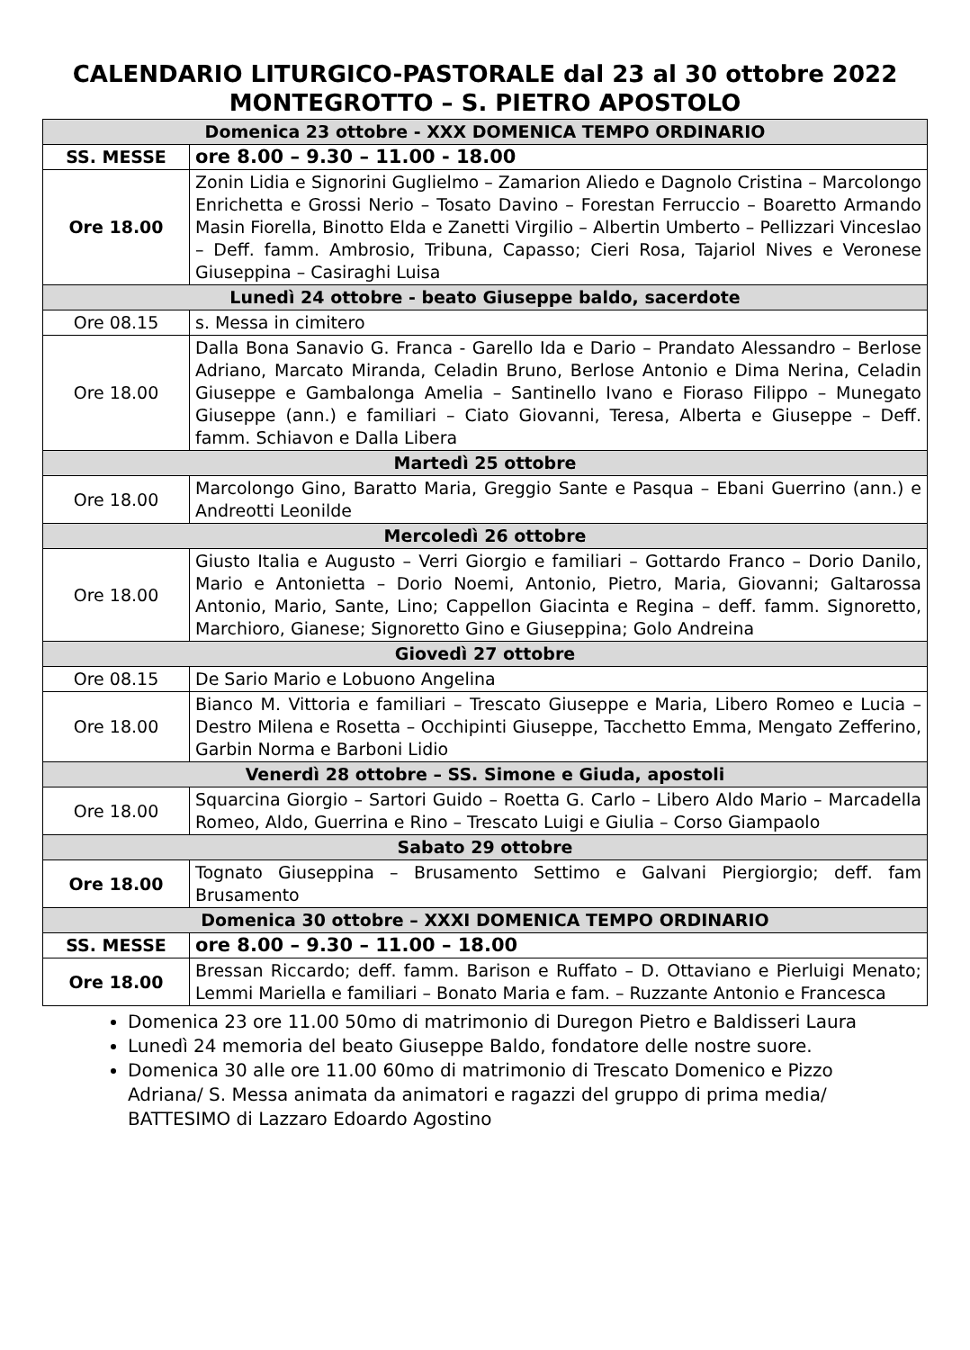CALENDARIO LITURGICO-PASTORALE dal 23 al 30 ottobre 2022
MONTEGROTTO – S. PIETRO APOSTOLO
| Domenica 23 ottobre - XXX DOMENICA TEMPO ORDINARIO | |
| --- | --- |
| SS. MESSE | ore 8.00 – 9.30 – 11.00 - 18.00 |
| Ore 18.00 | Zonin Lidia e Signorini Guglielmo – Zamarion Aliedo e Dagnolo Cristina – Marcolongo Enrichetta e Grossi Nerio – Tosato Davino – Forestan Ferruccio – Boaretto Armando Masin Fiorella, Binotto Elda e Zanetti Virgilio – Albertin Umberto – Pellizzari Vinceslao – Deff. famm. Ambrosio, Tribuna, Capasso; Cieri Rosa, Tajariol Nives e Veronese Giuseppina – Casiraghi Luisa |
| Lunedì 24 ottobre - beato Giuseppe baldo, sacerdote | |
| Ore 08.15 | s. Messa in cimitero |
| Ore 18.00 | Dalla Bona Sanavio G. Franca - Garello Ida e Dario – Prandato Alessandro – Berlose Adriano, Marcato Miranda, Celadin Bruno, Berlose Antonio e Dima Nerina, Celadin Giuseppe e Gambalonga Amelia – Santinello Ivano e Fioraso Filippo – Munegato Giuseppe (ann.) e familiari – Ciato Giovanni, Teresa, Alberta e Giuseppe – Deff. famm. Schiavon e Dalla Libera |
| Martedì 25 ottobre | |
| Ore 18.00 | Marcolongo Gino, Baratto Maria, Greggio Sante e Pasqua – Ebani Guerrino (ann.) e Andreotti Leonilde |
| Mercoledì 26 ottobre | |
| Ore 18.00 | Giusto Italia e Augusto – Verri Giorgio e familiari – Gottardo Franco – Dorio Danilo, Mario e Antonietta – Dorio Noemi, Antonio, Pietro, Maria, Giovanni; Galtarossa Antonio, Mario, Sante, Lino; Cappellon Giacinta e Regina – deff. famm. Signoretto, Marchioro, Gianese; Signoretto Gino e Giuseppina; Golo Andreina |
| Giovedì 27 ottobre | |
| Ore 08.15 | De Sario Mario e Lobuono Angelina |
| Ore 18.00 | Bianco M. Vittoria e familiari – Trescato Giuseppe e Maria, Libero Romeo e Lucia – Destro Milena e Rosetta – Occhipinti Giuseppe, Tacchetto Emma, Mengato Zefferino, Garbin Norma e Barboni Lidio |
| Venerdì 28 ottobre – SS. Simone e Giuda, apostoli | |
| Ore 18.00 | Squarcina Giorgio – Sartori Guido – Roetta G. Carlo – Libero Aldo Mario – Marcadella Romeo, Aldo, Guerrina e Rino – Trescato Luigi e Giulia – Corso Giampaolo |
| Sabato 29 ottobre | |
| Ore 18.00 | Tognato Giuseppina – Brusamento Settimo e Galvani Piergiorgio; deff. fam Brusamento |
| Domenica 30 ottobre – XXXI DOMENICA TEMPO ORDINARIO | |
| SS. MESSE | ore 8.00 – 9.30 – 11.00 – 18.00 |
| Ore 18.00 | Bressan Riccardo; deff. famm. Barison e Ruffato – D. Ottaviano e Pierluigi Menato; Lemmi Mariella e familiari – Bonato Maria e fam. – Ruzzante Antonio e Francesca |
Domenica 23 ore 11.00 50mo di matrimonio di Duregon Pietro e Baldisseri Laura
Lunedì 24 memoria del beato Giuseppe Baldo, fondatore delle nostre suore.
Domenica 30 alle ore 11.00 60mo di matrimonio di Trescato Domenico e Pizzo Adriana/ S. Messa animata da animatori e ragazzi del gruppo di prima media/ BATTESIMO di Lazzaro Edoardo Agostino